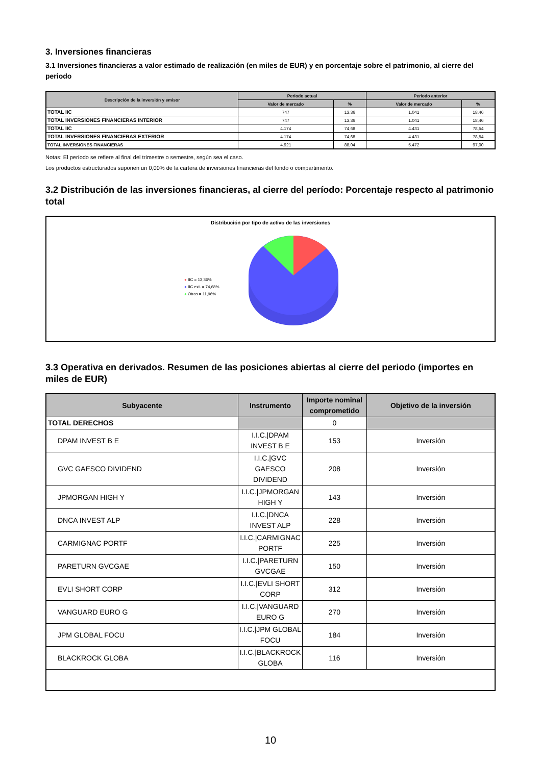3. Inversiones financieras
3.1 Inversiones financieras a valor estimado de realización (en miles de EUR) y en porcentaje sobre el patrimonio, al cierre del periodo
| Descripción de la inversión y emisor | Periodo actual | | Periodo anterior | |
| --- | --- | --- | --- | --- |
| | Valor de mercado | % | Valor de mercado | % |
| TOTAL IIC | 747 | 13,36 | 1.041 | 18,46 |
| TOTAL INVERSIONES FINANCIERAS INTERIOR | 747 | 13,36 | 1.041 | 18,46 |
| TOTAL IIC | 4.174 | 74,68 | 4.431 | 78,54 |
| TOTAL INVERSIONES FINANCIERAS EXTERIOR | 4.174 | 74,68 | 4.431 | 78,54 |
| TOTAL INVERSIONES FINANCIERAS | 4.921 | 88,04 | 5.472 | 97,00 |
Notas: El período se refiere al final del trimestre o semestre, según sea el caso.
Los productos estructurados suponen un 0,00% de la cartera de inversiones financieras del fondo o compartimento.
3.2 Distribución de las inversiones financieras, al cierre del período: Porcentaje respecto al patrimonio total
Distribución por tipo de activo de las inversiones
● IIC = 13,36%
● IIC ext. = 74,68%
● Otros = 11,96%
3.3 Operativa en derivados. Resumen de las posiciones abiertas al cierre del periodo (importes en miles de EUR)
| Subyacente | Instrumento | Importe nominal comprometido | Objetivo de la inversión |
| --- | --- | --- | --- |
| TOTAL DERECHOS | | 0 | |
| DPAM INVEST B E | I.I.C./DPAM INVEST B E | 153 | Inversión |
| GVC GAESCO DIVIDEND | I.I.C./GVC GAESCO DIVIDEND | 208 | Inversión |
| JPMORGAN HIGH Y | I.I.C./JPMORGAN HIGH Y | 143 | Inversión |
| DNCA INVEST ALP | I.I.C./DNCA INVEST ALP | 228 | Inversión |
| CARMIGNAC PORTF | I.I.C./CARMIGNAC PORTF | 225 | Inversión |
| PARETURN GVCGAE | I.I.C./PARETURN GVCGAE | 150 | Inversión |
| EVLI SHORT CORP | I.I.C./EVLI SHORT CORP | 312 | Inversión |
| VANGUARD EURO G | I.I.C./VANGUARD EURO G | 270 | Inversión |
| JPM GLOBAL FOCU | I.I.C./JPM GLOBAL FOCU | 184 | Inversión |
| BLACKROCK GLOBA | I.I.C./BLACKROCK GLOBA | 116 | Inversión |
10